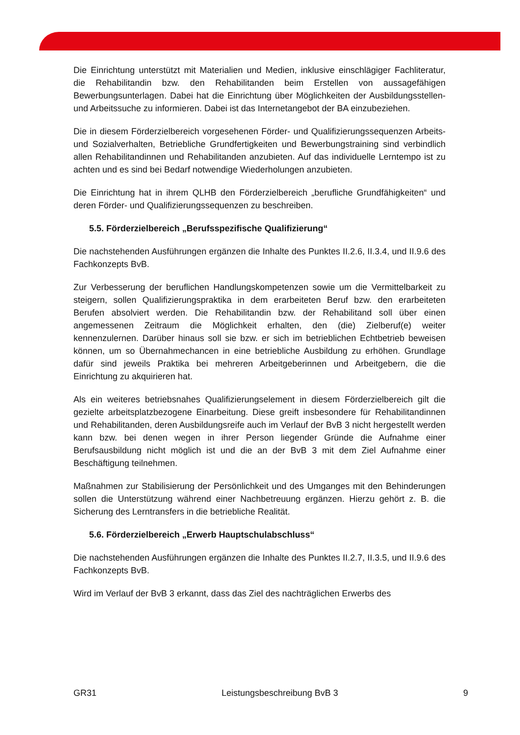Die Einrichtung unterstützt mit Materialien und Medien, inklusive einschlägiger Fachliteratur, die Rehabilitandin bzw. den Rehabilitanden beim Erstellen von aussagefähigen Bewerbungsunterlagen. Dabei hat die Einrichtung über Möglichkeiten der Ausbildungsstellen- und Arbeitssuche zu informieren. Dabei ist das Internetangebot der BA einzubeziehen.
Die in diesem Förderzielbereich vorgesehenen Förder- und Qualifizierungssequenzen Arbeits- und Sozialverhalten, Betriebliche Grundfertigkeiten und Bewerbungstraining sind verbindlich allen Rehabilitandinnen und Rehabilitanden anzubieten. Auf das individuelle Lerntempo ist zu achten und es sind bei Bedarf notwendige Wiederholungen anzubieten.
Die Einrichtung hat in ihrem QLHB den Förderzielbereich „berufliche Grundfähigkeiten“ und deren Förder- und Qualifizierungssequenzen zu beschreiben.
5.5. Förderzielbereich „Berufsspezifische Qualifizierung“
Die nachstehenden Ausführungen ergänzen die Inhalte des Punktes II.2.6, II.3.4, und II.9.6 des Fachkonzepts BvB.
Zur Verbesserung der beruflichen Handlungskompetenzen sowie um die Vermittelbarkeit zu steigern, sollen Qualifizierungspraktika in dem erarbeiteten Beruf bzw. den erarbeiteten Berufen absolviert werden. Die Rehabilitandin bzw. der Rehabilitand soll über einen angemessenen Zeitraum die Möglichkeit erhalten, den (die) Zielberuf(e) weiter kennenzulernen. Darüber hinaus soll sie bzw. er sich im betrieblichen Echtbetrieb beweisen können, um so Übernahmechancen in eine betriebliche Ausbildung zu erhöhen. Grundlage dafür sind jeweils Praktika bei mehreren Arbeitgeberinnen und Arbeitgebern, die die Einrichtung zu akquirieren hat.
Als ein weiteres betriebsnahes Qualifizierungselement in diesem Förderzielbereich gilt die gezielte arbeitsplatzbezogene Einarbeitung. Diese greift insbesondere für Rehabilitandinnen und Rehabilitanden, deren Ausbildungsreife auch im Verlauf der BvB 3 nicht hergestellt werden kann bzw. bei denen wegen in ihrer Person liegender Gründe die Aufnahme einer Berufsausbildung nicht möglich ist und die an der BvB 3 mit dem Ziel Aufnahme einer Beschäftigung teilnehmen.
Maßnahmen zur Stabilisierung der Persönlichkeit und des Umganges mit den Behinderungen sollen die Unterstützung während einer Nachbetreuung ergänzen. Hierzu gehört z. B. die Sicherung des Lerntransfers in die betriebliche Realität.
5.6. Förderzielbereich „Erwerb Hauptschulabschluss“
Die nachstehenden Ausführungen ergänzen die Inhalte des Punktes II.2.7, II.3.5, und II.9.6 des Fachkonzepts BvB.
Wird im Verlauf der BvB 3 erkannt, dass das Ziel des nachträglichen Erwerbs des
GR31 Leistungsbeschreibung BvB 3 9